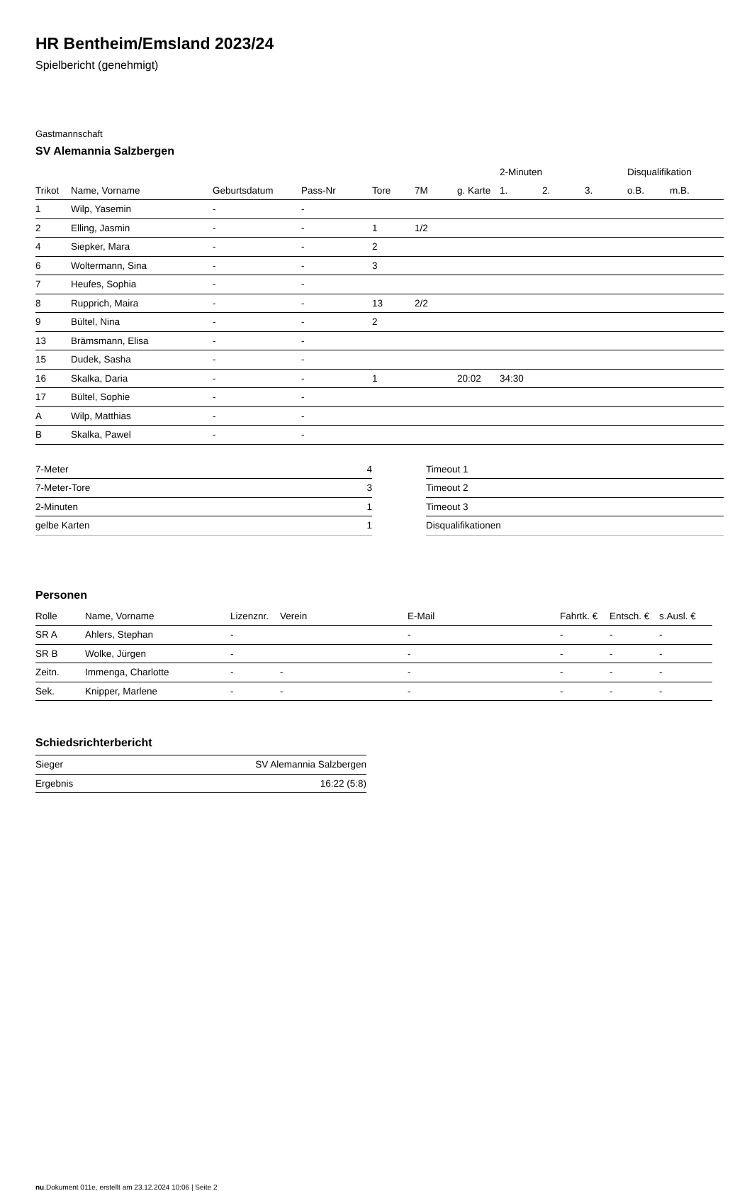HR Bentheim/Emsland 2023/24
Spielbericht (genehmigt)
Gastmannschaft
SV Alemannia Salzbergen
| | | | | | | | 2-Minuten | | | Disqualifikation | |
| --- | --- | --- | --- | --- | --- | --- | --- | --- | --- | --- | --- |
| Trikot | Name, Vorname | Geburtsdatum | Pass-Nr | Tore | 7M | g. Karte | 1. | 2. | 3. | o.B. | m.B. |
| 1 | Wilp, Yasemin | - | - | | | | | | | | |
| 2 | Elling, Jasmin | - | - | 1 | 1/2 | | | | | | |
| 4 | Siepker, Mara | - | - | 2 | | | | | | | |
| 6 | Woltermann, Sina | - | - | 3 | | | | | | | |
| 7 | Heufes, Sophia | - | - | | | | | | | | |
| 8 | Rupprich, Maira | - | - | 13 | 2/2 | | | | | | |
| 9 | Bültel, Nina | - | - | 2 | | | | | | | |
| 13 | Brämsmann, Elisa | - | - | | | | | | | | |
| 15 | Dudek, Sasha | - | - | | | | | | | | |
| 16 | Skalka, Daria | - | - | 1 | | 20:02 | 34:30 | | | | |
| 17 | Bültel, Sophie | - | - | | | | | | | | |
| A | Wilp, Matthias | - | - | | | | | | | | |
| B | Skalka, Pawel | - | - | | | | | | | | |
| 7-Meter | 4 |
| 7-Meter-Tore | 3 |
| 2-Minuten | 1 |
| gelbe Karten | 1 |
| Timeout 1 |
| Timeout 2 |
| Timeout 3 |
| Disqualifikationen |
Personen
| Rolle | Name, Vorname | Lizenznr. | Verein | E-Mail | Fahrtk. € | Entsch. € | s.Ausl. € |
| --- | --- | --- | --- | --- | --- | --- | --- |
| SR A | Ahlers, Stephan | - | | - | - | - | - |
| SR B | Wolke, Jürgen | - | | - | - | - | - |
| Zeitn. | Immenga, Charlotte | - | - | - | - | - | - |
| Sek. | Knipper, Marlene | - | - | - | - | - | - |
Schiedsrichterbericht
| Sieger | SV Alemannia Salzbergen |
| Ergebnis | 16:22 (5:8) |
nu.Dokument 011e, erstellt am 23.12.2024 10:06 | Seite 2